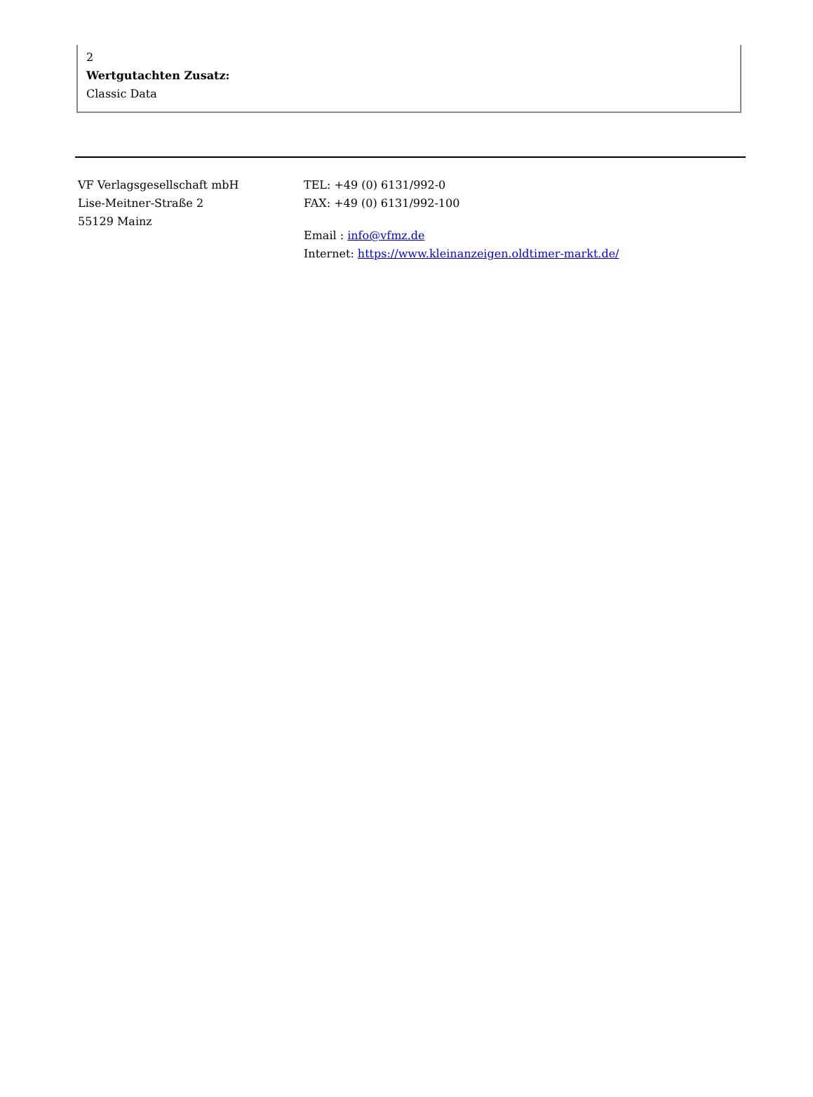2
Wertgutachten Zusatz:
Classic Data
VF Verlagsgesellschaft mbH
Lise-Meitner-Straße 2
55129 Mainz
TEL: +49 (0) 6131/992-0
FAX: +49 (0) 6131/992-100
Email : info@vfmz.de
Internet: https://www.kleinanzeigen.oldtimer-markt.de/